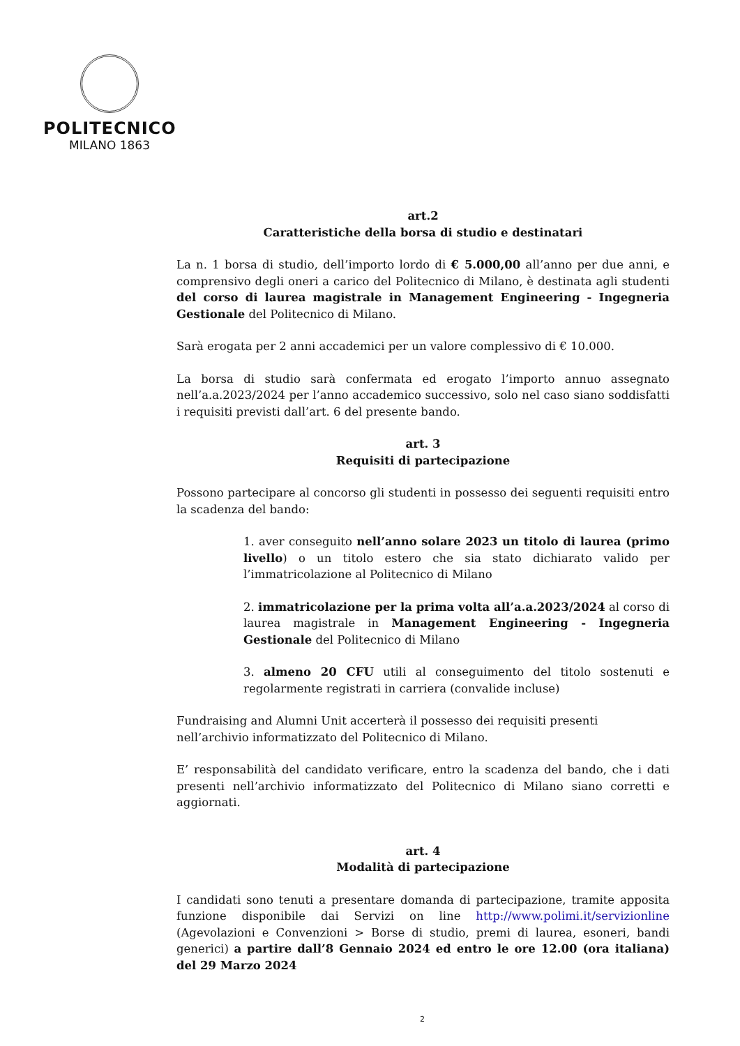POLITECNICO
MILANO 1863
art.2
Caratteristiche della borsa di studio e destinatari
La n. 1 borsa di studio, dell’importo lordo di € 5.000,00 all’anno per due anni, e comprensivo degli oneri a carico del Politecnico di Milano, è destinata agli studenti del corso di laurea magistrale in Management Engineering - Ingegneria Gestionale del Politecnico di Milano.
Sarà erogata per 2 anni accademici per un valore complessivo di € 10.000.
La borsa di studio sarà confermata ed erogato l’importo annuo assegnato nell’a.a.2023/2024 per l’anno accademico successivo, solo nel caso siano soddisfatti i requisiti previsti dall’art. 6 del presente bando.
art. 3
Requisiti di partecipazione
Possono partecipare al concorso gli studenti in possesso dei seguenti requisiti entro la scadenza del bando:
1. aver conseguito nell’anno solare 2023 un titolo di laurea (primo livello) o un titolo estero che sia stato dichiarato valido per l’immatricolazione al Politecnico di Milano
2. immatricolazione per la prima volta all’a.a.2023/2024 al corso di laurea magistrale in Management Engineering - Ingegneria Gestionale del Politecnico di Milano
3. almeno 20 CFU utili al conseguimento del titolo sostenuti e regolarmente registrati in carriera (convalide incluse)
Fundraising and Alumni Unit accerterà il possesso dei requisiti presenti nell’archivio informatizzato del Politecnico di Milano.
E’ responsabilità del candidato verificare, entro la scadenza del bando, che i dati presenti nell’archivio informatizzato del Politecnico di Milano siano corretti e aggiornati.
art. 4
Modalità di partecipazione
I candidati sono tenuti a presentare domanda di partecipazione, tramite apposita funzione disponibile dai Servizi on line http://www.polimi.it/servizionline (Agevolazioni e Convenzioni > Borse di studio, premi di laurea, esoneri, bandi generici) a partire dall’8 Gennaio 2024 ed entro le ore 12.00 (ora italiana) del 29 Marzo 2024
2